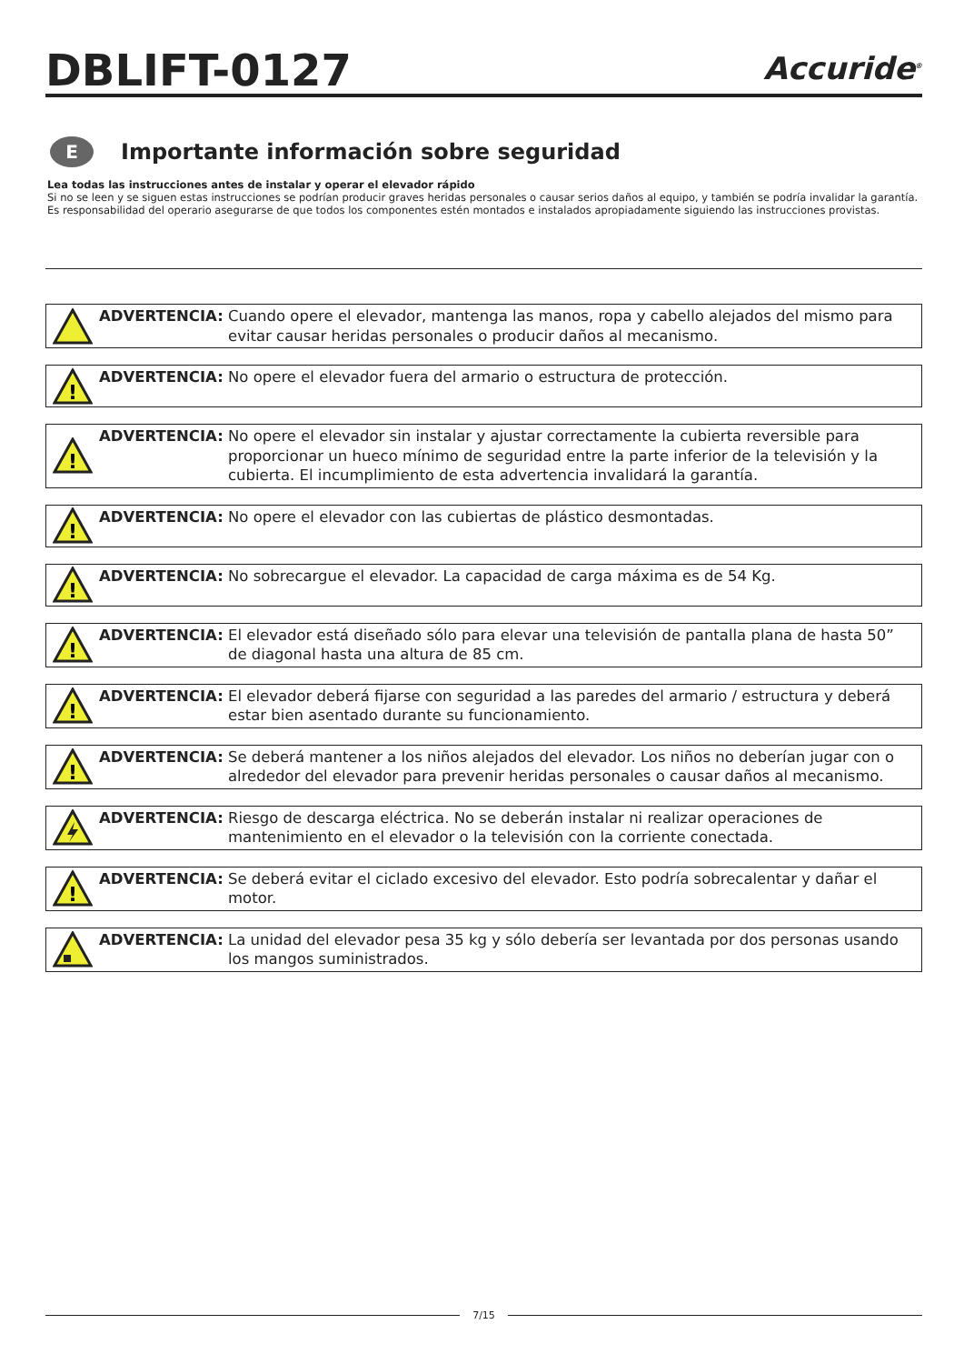DBLIFT-0127
Accuride<sup>®</sup>
E
Importante información sobre seguridad
Lea todas las instrucciones antes de instalar y operar el elevador rápido
Si no se leen y se siguen estas instrucciones se podrían producir graves heridas personales o causar serios daños al equipo, y también se podría invalidar la garantía. Es responsabilidad del operario asegurarse de que todos los componentes estén montados e instalados apropiadamente siguiendo las instrucciones provistas.
ADVERTENCIA: Cuando opere el elevador, mantenga las manos, ropa y cabello alejados del mismo para evitar causar heridas personales o producir daños al mecanismo.
!
ADVERTENCIA: No opere el elevador fuera del armario o estructura de protección.
!
ADVERTENCIA: No opere el elevador sin instalar y ajustar correctamente la cubierta reversible para proporcionar un hueco mínimo de seguridad entre la parte inferior de la televisión y la cubierta. El incumplimiento de esta advertencia invalidará la garantía.
!
ADVERTENCIA: No opere el elevador con las cubiertas de plástico desmontadas.
!
ADVERTENCIA: No sobrecargue el elevador. La capacidad de carga máxima es de 54 Kg.
!
ADVERTENCIA: El elevador está diseñado sólo para elevar una televisión de pantalla plana de hasta 50” de diagonal hasta una altura de 85 cm.
!
ADVERTENCIA: El elevador deberá fijarse con seguridad a las paredes del armario / estructura y deberá estar bien asentado durante su funcionamiento.
!
ADVERTENCIA: Se deberá mantener a los niños alejados del elevador. Los niños no deberían jugar con o alrededor del elevador para prevenir heridas personales o causar daños al mecanismo.
ADVERTENCIA: Riesgo de descarga eléctrica. No se deberán instalar ni realizar operaciones de mantenimiento en el elevador o la televisión con la corriente conectada.
!
ADVERTENCIA: Se deberá evitar el ciclado excesivo del elevador. Esto podría sobrecalentar y dañar el motor.
ADVERTENCIA: La unidad del elevador pesa 35 kg y sólo debería ser levantada por dos personas usando los mangos suministrados.
7/15